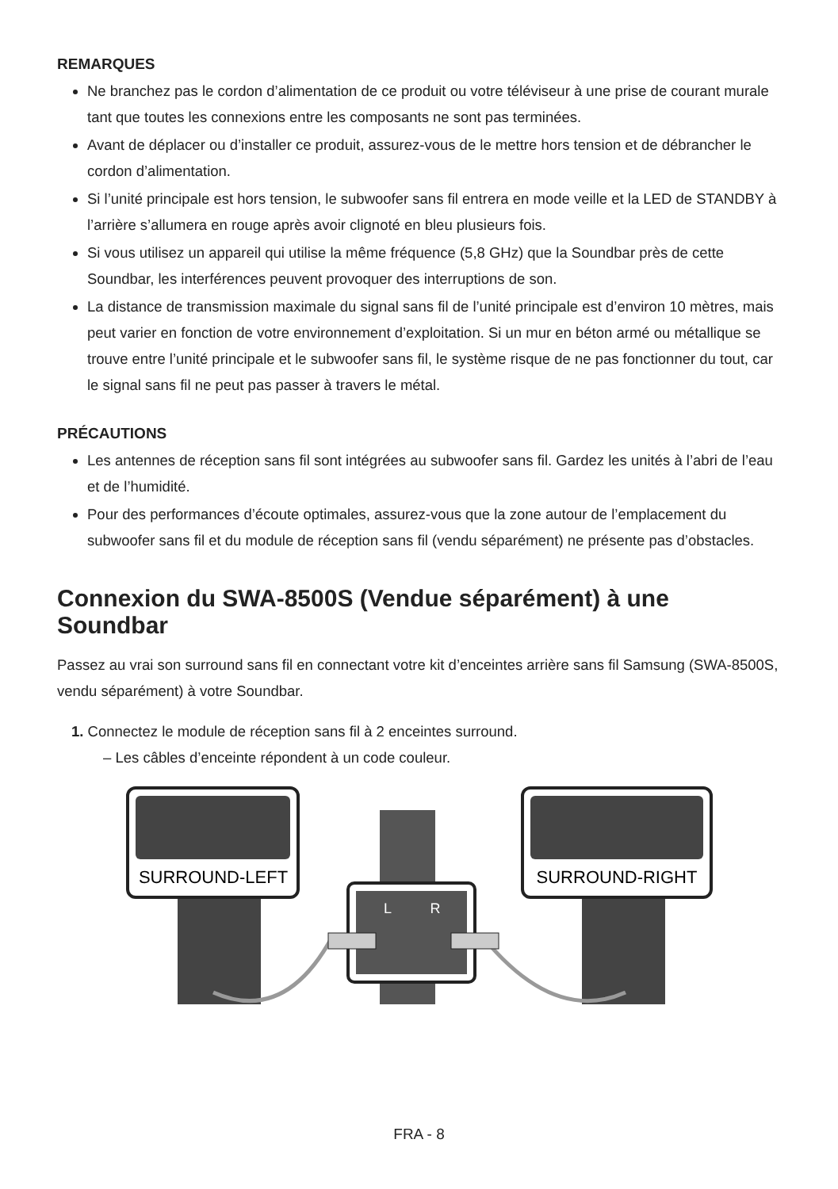REMARQUES
Ne branchez pas le cordon d’alimentation de ce produit ou votre téléviseur à une prise de courant murale tant que toutes les connexions entre les composants ne sont pas terminées.
Avant de déplacer ou d’installer ce produit, assurez-vous de le mettre hors tension et de débrancher le cordon d’alimentation.
Si l’unité principale est hors tension, le subwoofer sans fil entrera en mode veille et la LED de STANDBY à l’arrière s’allumera en rouge après avoir clignoté en bleu plusieurs fois.
Si vous utilisez un appareil qui utilise la même fréquence (5,8 GHz) que la Soundbar près de cette Soundbar, les interférences peuvent provoquer des interruptions de son.
La distance de transmission maximale du signal sans fil de l’unité principale est d’environ 10 mètres, mais peut varier en fonction de votre environnement d’exploitation. Si un mur en béton armé ou métallique se trouve entre l’unité principale et le subwoofer sans fil, le système risque de ne pas fonctionner du tout, car le signal sans fil ne peut pas passer à travers le métal.
PRÉCAUTIONS
Les antennes de réception sans fil sont intégrées au subwoofer sans fil. Gardez les unités à l’abri de l’eau et de l’humidité.
Pour des performances d’écoute optimales, assurez-vous que la zone autour de l’emplacement du subwoofer sans fil et du module de réception sans fil (vendu séparément) ne présente pas d’obstacles.
Connexion du SWA-8500S (Vendue séparément) à une Soundbar
Passez au vrai son surround sans fil en connectant votre kit d’enceintes arrière sans fil Samsung (SWA-8500S, vendu séparément) à votre Soundbar.
1. Connectez le module de réception sans fil à 2 enceintes surround.
– Les câbles d’enceinte répondent à un code couleur.
SURROUND-LEFT
SURROUND-RIGHT
L
R
FRA - 8